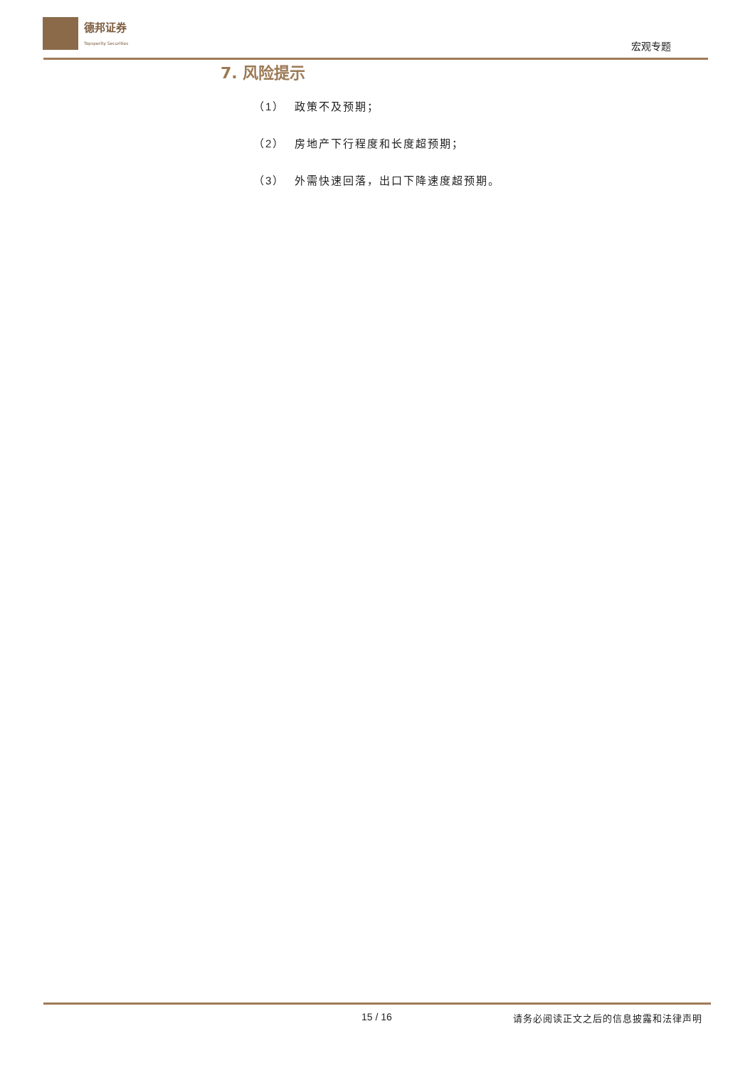德邦证券
Topsperity Securities
宏观专题
7. 风险提示
（1） 政策不及预期；
（2） 房地产下行程度和长度超预期；
（3） 外需快速回落，出口下降速度超预期。
15 / 16
请务必阅读正文之后的信息披露和法律声明